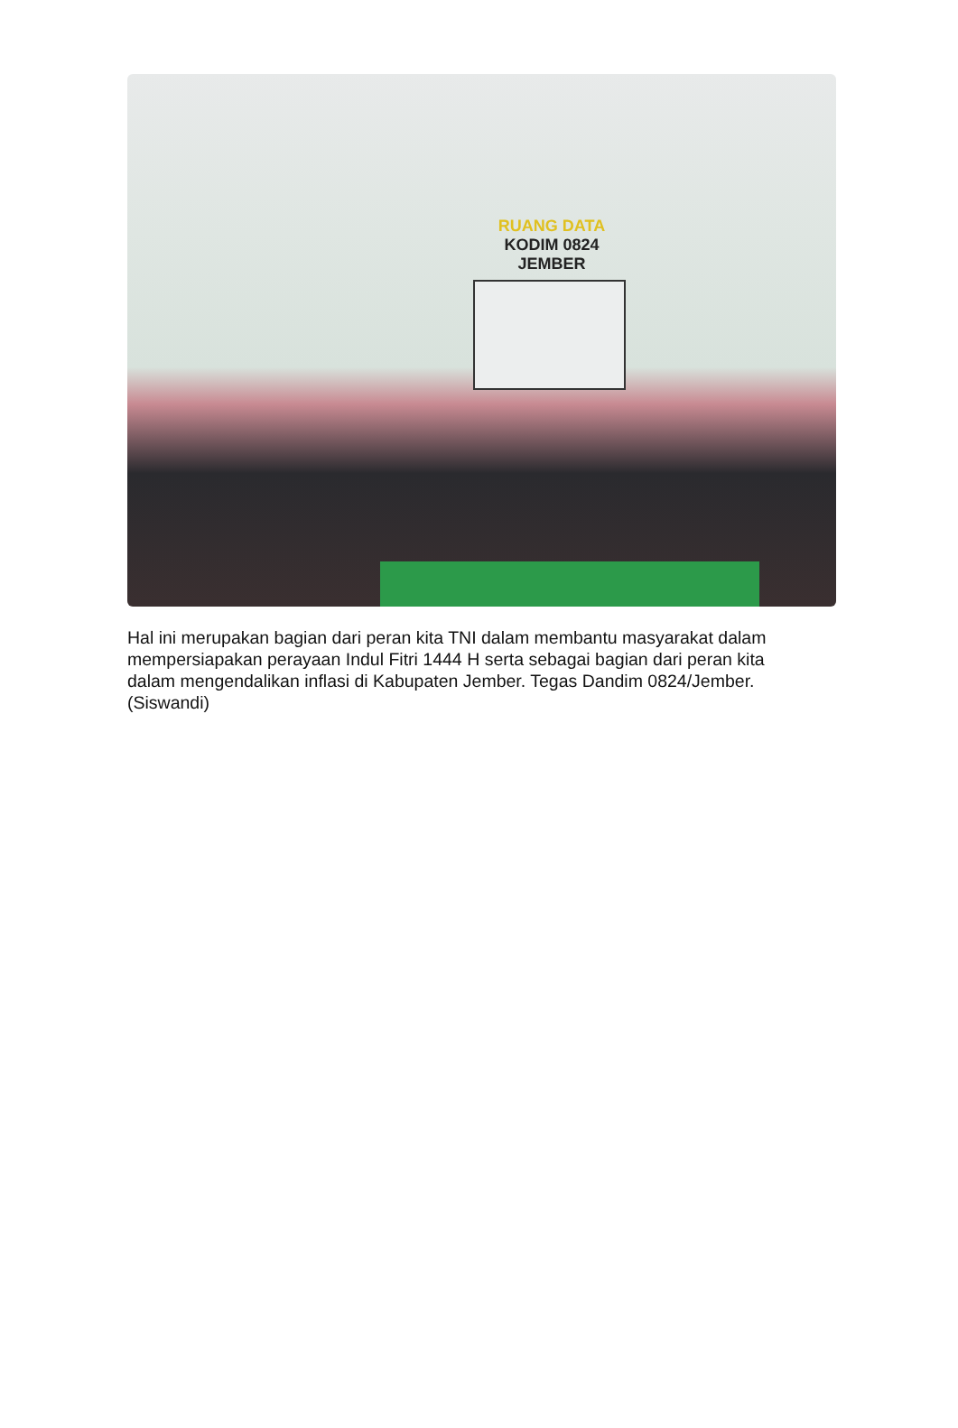RUANG DATA
KODIM 0824 JEMBER
Hal ini merupakan bagian dari peran kita TNI dalam membantu masyarakat dalam mempersiapakan perayaan Indul Fitri 1444 H serta sebagai bagian dari peran kita dalam mengendalikan inflasi di Kabupaten Jember. Tegas Dandim 0824/Jember. (Siswandi)